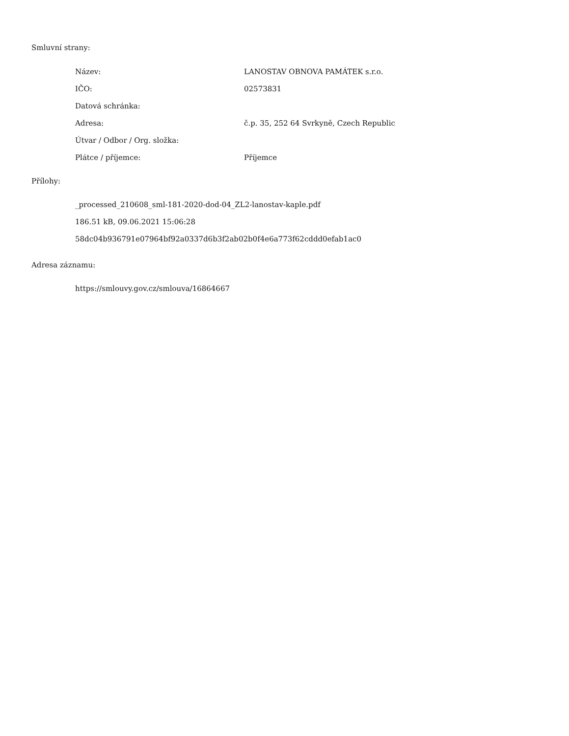Smluvní strany:
| Název: | LANOSTAV OBNOVA PAMÁTEK s.r.o. |
| IČO: | 02573831 |
| Datová schránka: | |
| Adresa: | č.p. 35, 252 64 Svrkyně, Czech Republic |
| Útvar / Odbor / Org. složka: | |
| Plátce / příjemce: | Příjemce |
Přílohy:
_processed_210608_sml-181-2020-dod-04_ZL2-lanostav-kaple.pdf
186.51 kB, 09.06.2021 15:06:28
58dc04b936791e07964bf92a0337d6b3f2ab02b0f4e6a773f62cddd0efab1ac0
Adresa záznamu:
https://smlouvy.gov.cz/smlouva/16864667